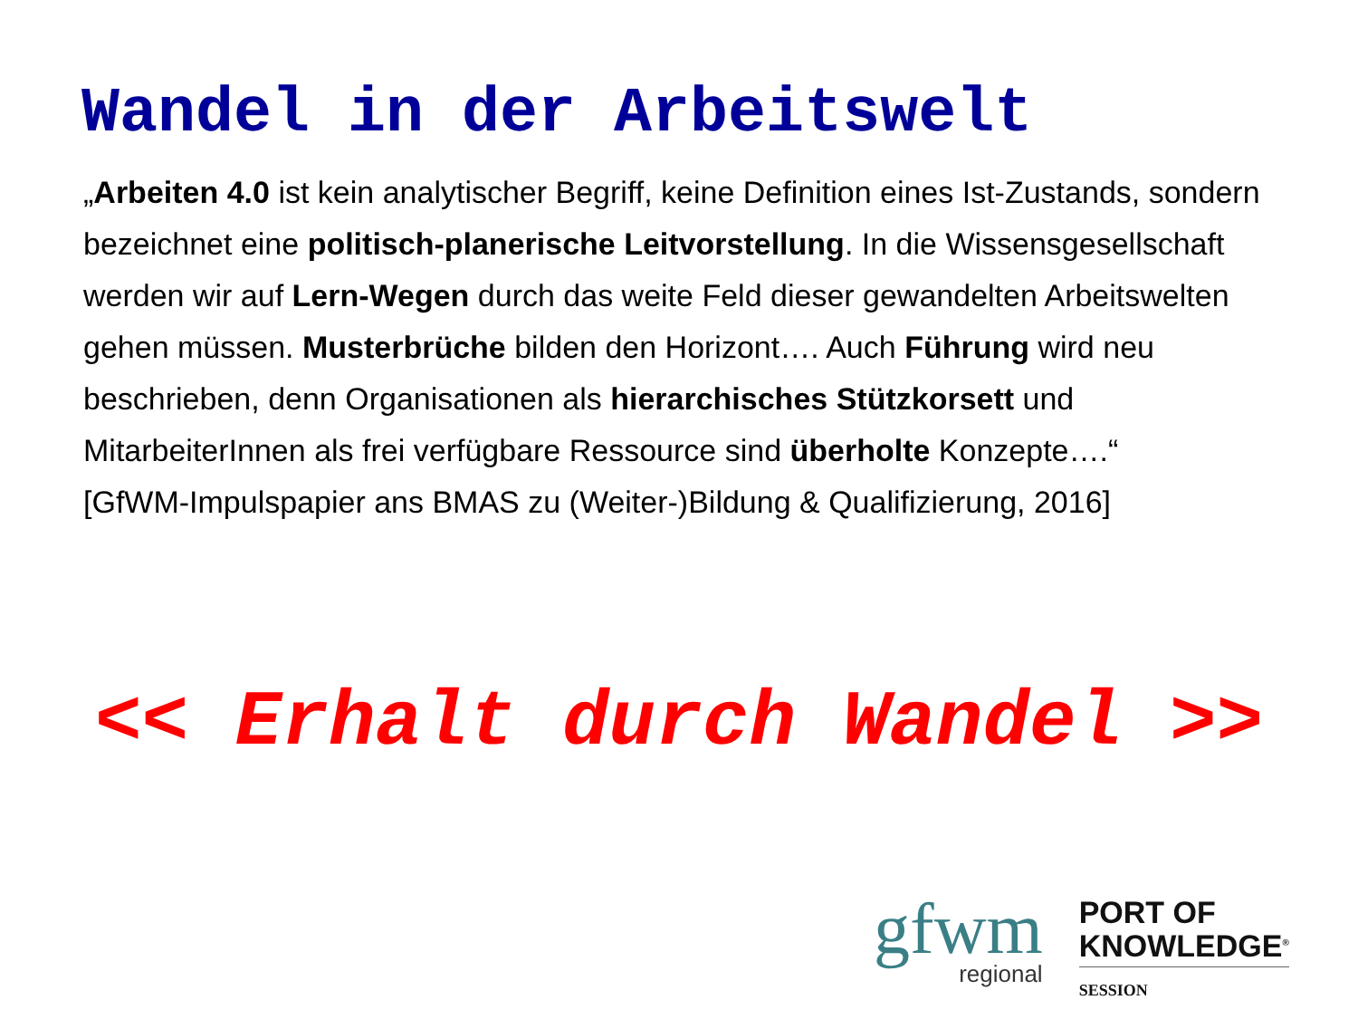Wandel in der Arbeitswelt
„Arbeiten 4.0 ist kein analytischer Begriff, keine Definition eines Ist-Zustands, sondern bezeichnet eine politisch-planerische Leitvorstellung. In die Wissensgesellschaft werden wir auf Lern-Wegen durch das weite Feld dieser gewandelten Arbeitswelten gehen müssen. Musterbrüche bilden den Horizont…. Auch Führung wird neu beschrieben, denn Organisationen als hierarchisches Stützkorsett und MitarbeiterInnen als frei verfügbare Ressource sind überholte Konzepte….“
[GfWM-Impulspapier ans BMAS zu (Weiter-)Bildung & Qualifizierung, 2016]
<< Erhalt durch Wandel >>
gfwm
regional
PORT OF
KNOWLEDGE<sup>®</sup>
SESSION